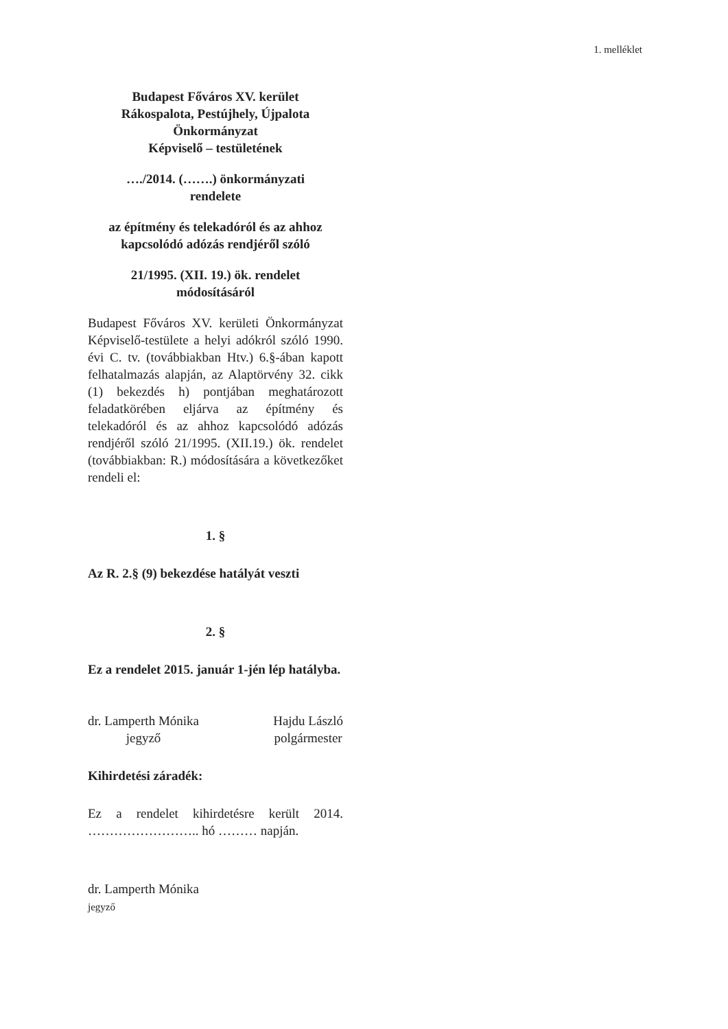1. melléklet
Budapest Főváros XV. kerület
Rákospalota, Pestújhely, Újpalota
Önkormányzat
Képviselő – testületének
…./2014. (…….) önkormányzati
rendelete
az építmény és telekadóról és az ahhoz kapcsolódó adózás rendjéről szóló
21/1995. (XII. 19.) ök. rendelet
módosításáról
Budapest Főváros XV. kerületi Önkormányzat Képviselő-testülete a helyi adókról szóló 1990. évi C. tv. (továbbiakban Htv.) 6.§-ában kapott felhatalmazás alapján, az Alaptörvény 32. cikk (1) bekezdés h) pontjában meghatározott feladatkörében eljárva az építmény és telekadóról és az ahhoz kapcsolódó adózás rendjéről szóló 21/1995. (XII.19.) ök. rendelet (továbbiakban: R.) módosítására a következőket rendeli el:
1. §
Az R. 2.§ (9) bekezdése hatályát veszti
2. §
Ez a rendelet 2015. január 1-jén lép hatályba.
dr. Lamperth Mónika
jegyző
Hajdu László
polgármester
Kihirdetési záradék:
Ez a rendelet kihirdetésre került 2014. …………………….. hó ……… napján.
dr. Lamperth Mónika
jegyző